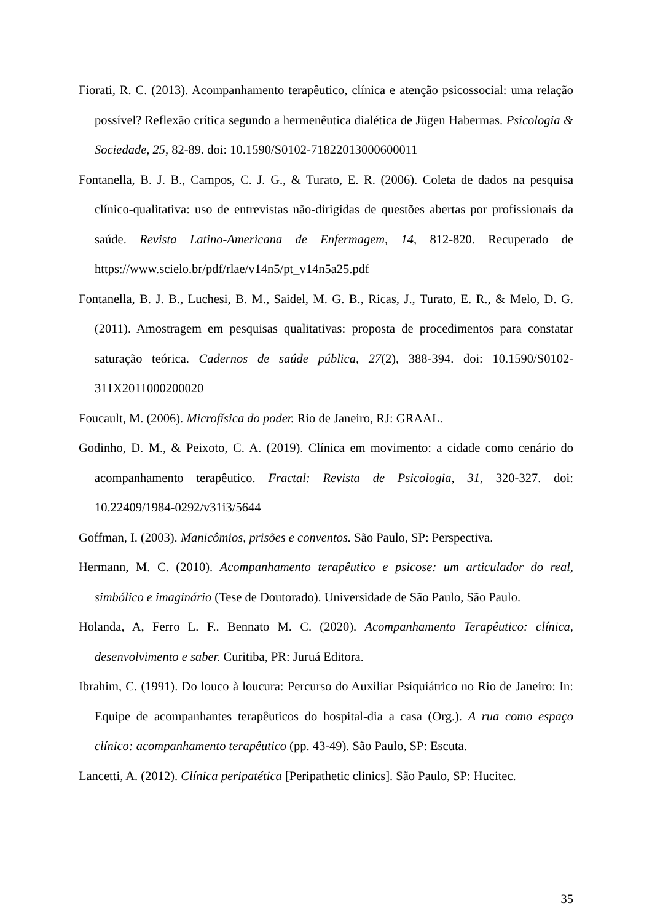Fiorati, R. C. (2013). Acompanhamento terapêutico, clínica e atenção psicossocial: uma relação possível? Reflexão crítica segundo a hermenêutica dialética de Jügen Habermas. Psicologia & Sociedade, 25, 82-89. doi: 10.1590/S0102-71822013000600011
Fontanella, B. J. B., Campos, C. J. G., & Turato, E. R. (2006). Coleta de dados na pesquisa clínico-qualitativa: uso de entrevistas não-dirigidas de questões abertas por profissionais da saúde. Revista Latino-Americana de Enfermagem, 14, 812-820. Recuperado de https://www.scielo.br/pdf/rlae/v14n5/pt_v14n5a25.pdf
Fontanella, B. J. B., Luchesi, B. M., Saidel, M. G. B., Ricas, J., Turato, E. R., & Melo, D. G. (2011). Amostragem em pesquisas qualitativas: proposta de procedimentos para constatar saturação teórica. Cadernos de saúde pública, 27(2), 388-394. doi: 10.1590/S0102-311X2011000200020
Foucault, M. (2006). Microfísica do poder. Rio de Janeiro, RJ: GRAAL.
Godinho, D. M., & Peixoto, C. A. (2019). Clínica em movimento: a cidade como cenário do acompanhamento terapêutico. Fractal: Revista de Psicologia, 31, 320-327. doi: 10.22409/1984-0292/v31i3/5644
Goffman, I. (2003). Manicômios, prisões e conventos. São Paulo, SP: Perspectiva.
Hermann, M. C. (2010). Acompanhamento terapêutico e psicose: um articulador do real, simbólico e imaginário (Tese de Doutorado). Universidade de São Paulo, São Paulo.
Holanda, A, Ferro L. F.. Bennato M. C. (2020). Acompanhamento Terapêutico: clínica, desenvolvimento e saber. Curitiba, PR: Juruá Editora.
Ibrahim, C. (1991). Do louco à loucura: Percurso do Auxiliar Psiquiátrico no Rio de Janeiro: In: Equipe de acompanhantes terapêuticos do hospital-dia a casa (Org.). A rua como espaço clínico: acompanhamento terapêutico (pp. 43-49). São Paulo, SP: Escuta.
Lancetti, A. (2012). Clínica peripatética [Peripathetic clinics]. São Paulo, SP: Hucitec.
35